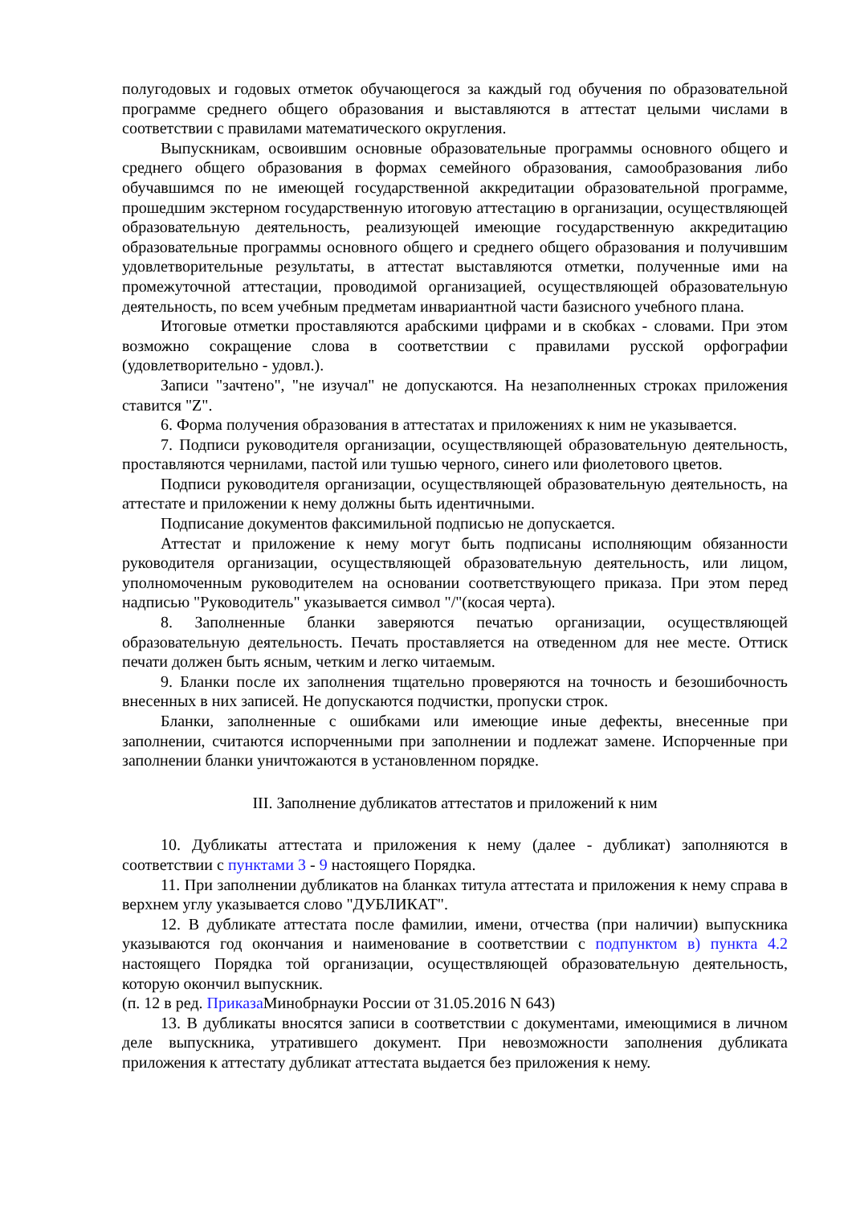полугодовых и годовых отметок обучающегося за каждый год обучения по образовательной программе среднего общего образования и выставляются в аттестат целыми числами в соответствии с правилами математического округления.
Выпускникам, освоившим основные образовательные программы основного общего и среднего общего образования в формах семейного образования, самообразования либо обучавшимся по не имеющей государственной аккредитации образовательной программе, прошедшим экстерном государственную итоговую аттестацию в организации, осуществляющей образовательную деятельность, реализующей имеющие государственную аккредитацию образовательные программы основного общего и среднего общего образования и получившим удовлетворительные результаты, в аттестат выставляются отметки, полученные ими на промежуточной аттестации, проводимой организацией, осуществляющей образовательную деятельность, по всем учебным предметам инвариантной части базисного учебного плана.
Итоговые отметки проставляются арабскими цифрами и в скобках - словами. При этом возможно сокращение слова в соответствии с правилами русской орфографии (удовлетворительно - удовл.).
Записи "зачтено", "не изучал" не допускаются. На незаполненных строках приложения ставится "Z".
6. Форма получения образования в аттестатах и приложениях к ним не указывается.
7. Подписи руководителя организации, осуществляющей образовательную деятельность, проставляются чернилами, пастой или тушью черного, синего или фиолетового цветов.
Подписи руководителя организации, осуществляющей образовательную деятельность, на аттестате и приложении к нему должны быть идентичными.
Подписание документов факсимильной подписью не допускается.
Аттестат и приложение к нему могут быть подписаны исполняющим обязанности руководителя организации, осуществляющей образовательную деятельность, или лицом, уполномоченным руководителем на основании соответствующего приказа. При этом перед надписью "Руководитель" указывается символ "/"(косая черта).
8. Заполненные бланки заверяются печатью организации, осуществляющей образовательную деятельность. Печать проставляется на отведенном для нее месте. Оттиск печати должен быть ясным, четким и легко читаемым.
9. Бланки после их заполнения тщательно проверяются на точность и безошибочность внесенных в них записей. Не допускаются подчистки, пропуски строк.
Бланки, заполненные с ошибками или имеющие иные дефекты, внесенные при заполнении, считаются испорченными при заполнении и подлежат замене. Испорченные при заполнении бланки уничтожаются в установленном порядке.
III. Заполнение дубликатов аттестатов и приложений к ним
10. Дубликаты аттестата и приложения к нему (далее - дубликат) заполняются в соответствии с пунктами 3 - 9 настоящего Порядка.
11. При заполнении дубликатов на бланках титула аттестата и приложения к нему справа в верхнем углу указывается слово "ДУБЛИКАТ".
12. В дубликате аттестата после фамилии, имени, отчества (при наличии) выпускника указываются год окончания и наименование в соответствии с подпунктом в) пункта 4.2 настоящего Порядка той организации, осуществляющей образовательную деятельность, которую окончил выпускник.
(п. 12 в ред. Приказа Минобрнауки России от 31.05.2016 N 643)
13. В дубликаты вносятся записи в соответствии с документами, имеющимися в личном деле выпускника, утратившего документ. При невозможности заполнения дубликата приложения к аттестату дубликат аттестата выдается без приложения к нему.